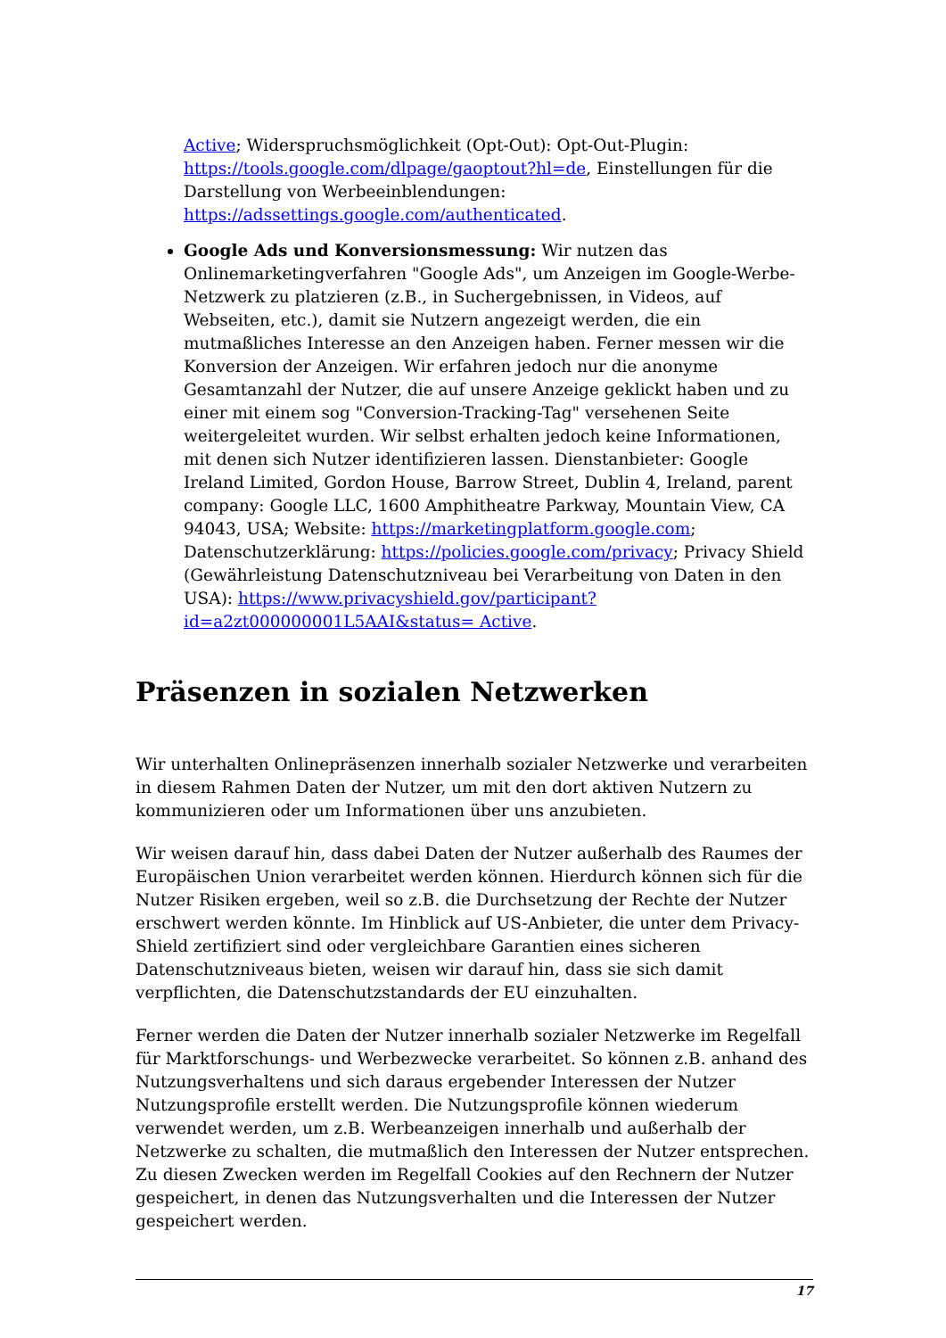Active; Widerspruchsmöglichkeit (Opt-Out): Opt-Out-Plugin: https://tools.google.com/dlpage/gaoptout?hl=de, Einstellungen für die Darstellung von Werbeeinblendungen: https://adssettings.google.com/authenticated.
Google Ads und Konversionsmessung: Wir nutzen das Onlinemarketingverfahren "Google Ads", um Anzeigen im Google-Werbe-Netzwerk zu platzieren (z.B., in Suchergebnissen, in Videos, auf Webseiten, etc.), damit sie Nutzern angezeigt werden, die ein mutmaßliches Interesse an den Anzeigen haben. Ferner messen wir die Konversion der Anzeigen. Wir erfahren jedoch nur die anonyme Gesamtanzahl der Nutzer, die auf unsere Anzeige geklickt haben und zu einer mit einem sog "Conversion-Tracking-Tag" versehenen Seite weitergeleitet wurden. Wir selbst erhalten jedoch keine Informationen, mit denen sich Nutzer identifizieren lassen. Dienstanbieter: Google Ireland Limited, Gordon House, Barrow Street, Dublin 4, Ireland, parent company: Google LLC, 1600 Amphitheatre Parkway, Mountain View, CA 94043, USA; Website: https://marketingplatform.google.com; Datenschutzerklärung: https://policies.google.com/privacy; Privacy Shield (Gewährleistung Datenschutzniveau bei Verarbeitung von Daten in den USA): https://www.privacyshield.gov/participant?id=a2zt000000001L5AAI&status= Active.
Präsenzen in sozialen Netzwerken
Wir unterhalten Onlinepräsenzen innerhalb sozialer Netzwerke und verarbeiten in diesem Rahmen Daten der Nutzer, um mit den dort aktiven Nutzern zu kommunizieren oder um Informationen über uns anzubieten.
Wir weisen darauf hin, dass dabei Daten der Nutzer außerhalb des Raumes der Europäischen Union verarbeitet werden können. Hierdurch können sich für die Nutzer Risiken ergeben, weil so z.B. die Durchsetzung der Rechte der Nutzer erschwert werden könnte. Im Hinblick auf US-Anbieter, die unter dem Privacy-Shield zertifiziert sind oder vergleichbare Garantien eines sicheren Datenschutzniveaus bieten, weisen wir darauf hin, dass sie sich damit verpflichten, die Datenschutzstandards der EU einzuhalten.
Ferner werden die Daten der Nutzer innerhalb sozialer Netzwerke im Regelfall für Marktforschungs- und Werbezwecke verarbeitet. So können z.B. anhand des Nutzungsverhaltens und sich daraus ergebender Interessen der Nutzer Nutzungsprofile erstellt werden. Die Nutzungsprofile können wiederum verwendet werden, um z.B. Werbeanzeigen innerhalb und außerhalb der Netzwerke zu schalten, die mutmaßlich den Interessen der Nutzer entsprechen. Zu diesen Zwecken werden im Regelfall Cookies auf den Rechnern der Nutzer gespeichert, in denen das Nutzungsverhalten und die Interessen der Nutzer gespeichert werden.
17